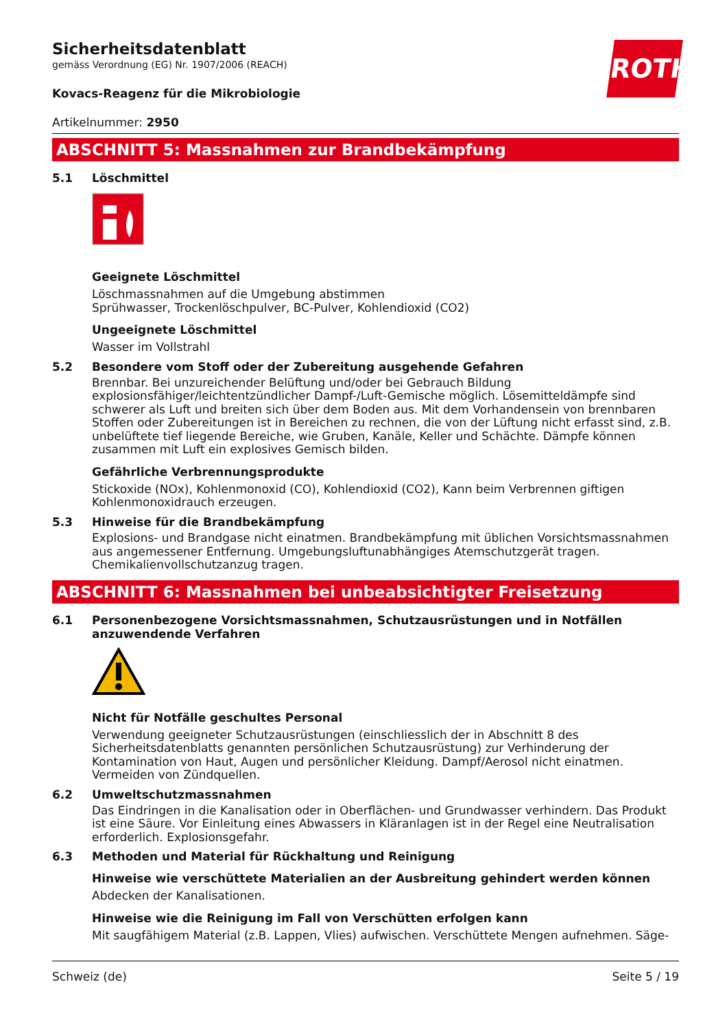ROTH
Sicherheitsdatenblatt
gemäss Verordnung (EG) Nr. 1907/2006 (REACH)
Kovacs-Reagenz für die Mikrobiologie
Artikelnummer: 2950
ABSCHNITT 5: Massnahmen zur Brandbekämpfung
5.1 Löschmittel
Geeignete Löschmittel
Löschmassnahmen auf die Umgebung abstimmen
Sprühwasser, Trockenlöschpulver, BC-Pulver, Kohlendioxid (CO2)
Ungeeignete Löschmittel
Wasser im Vollstrahl
5.2 Besondere vom Stoff oder der Zubereitung ausgehende Gefahren
Brennbar. Bei unzureichender Belüftung und/oder bei Gebrauch Bildung explosionsfähiger/leichtentzündlicher Dampf-/Luft-Gemische möglich. Lösemitteldämpfe sind schwerer als Luft und breiten sich über dem Boden aus. Mit dem Vorhandensein von brennbaren Stoffen oder Zubereitungen ist in Bereichen zu rechnen, die von der Lüftung nicht erfasst sind, z.B. unbelüftete tief liegende Bereiche, wie Gruben, Kanäle, Keller und Schächte. Dämpfe können zusammen mit Luft ein explosives Gemisch bilden.
Gefährliche Verbrennungsprodukte
Stickoxide (NOx), Kohlenmonoxid (CO), Kohlendioxid (CO2), Kann beim Verbrennen giftigen Kohlenmonoxidrauch erzeugen.
5.3 Hinweise für die Brandbekämpfung
Explosions- und Brandgase nicht einatmen. Brandbekämpfung mit üblichen Vorsichtsmassnahmen aus angemessener Entfernung. Umgebungsluftunabhängiges Atemschutzgerät tragen. Chemikalienvollschutzanzug tragen.
ABSCHNITT 6: Massnahmen bei unbeabsichtigter Freisetzung
6.1 Personenbezogene Vorsichtsmassnahmen, Schutzausrüstungen und in Notfällen anzuwendende Verfahren
Nicht für Notfälle geschultes Personal
Verwendung geeigneter Schutzausrüstungen (einschliesslich der in Abschnitt 8 des Sicherheitsdatenblatts genannten persönlichen Schutzausrüstung) zur Verhinderung der Kontamination von Haut, Augen und persönlicher Kleidung. Dampf/Aerosol nicht einatmen. Vermeiden von Zündquellen.
6.2 Umweltschutzmassnahmen
Das Eindringen in die Kanalisation oder in Oberflächen- und Grundwasser verhindern. Das Produkt ist eine Säure. Vor Einleitung eines Abwassers in Kläranlagen ist in der Regel eine Neutralisation erforderlich. Explosionsgefahr.
6.3 Methoden und Material für Rückhaltung und Reinigung
Hinweise wie verschüttete Materialien an der Ausbreitung gehindert werden können
Abdecken der Kanalisationen.
Hinweise wie die Reinigung im Fall von Verschütten erfolgen kann
Mit saugfähigem Material (z.B. Lappen, Vlies) aufwischen. Verschüttete Mengen aufnehmen. Säge-
Schweiz (de) Seite 5 / 19